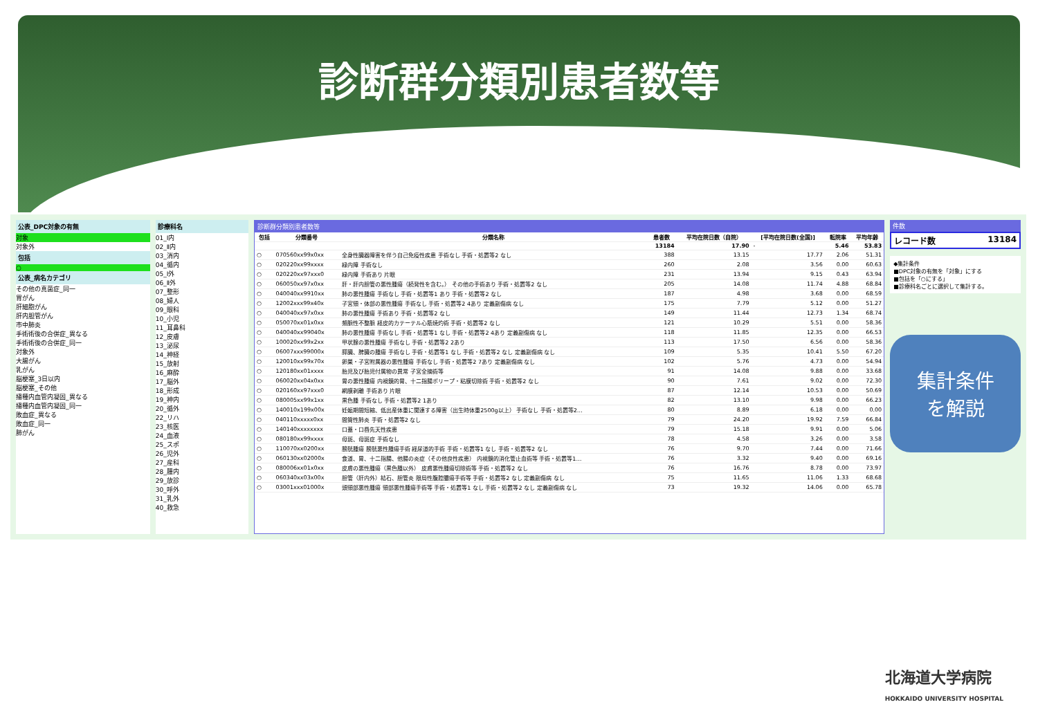診断群分類別患者数等
公表_DPC対象の有無
対象
対象外
包括
○
公表_病名カテゴリ
その他の真菌症_同一
胃がん
肝細胞がん
肝内胆管がん
市中肺炎
手術術後の合併症_異なる
手術術後の合併症_同一
対象外
大腸がん
乳がん
脳梗塞_3日以内
脳梗塞_その他
播種内血管内凝固_異なる
播種内血管内凝固_同一
敗血症_異なる
敗血症_同一
肺がん
診療科名
01_Ⅰ内
02_Ⅱ内
03_消内
04_循内
05_Ⅰ外
06_Ⅱ外
07_整形
08_婦人
09_眼科
10_小児
11_耳鼻科
12_皮膚
13_泌尿
14_神経
15_放射
16_麻酔
17_脳外
18_形成
19_神内
20_循外
22_リハ
23_核医
24_血液
25_スポ
26_児外
27_産科
28_腫内
29_放診
30_呼外
31_乳外
40_救急
診断群分類別患者数等
| 包括 | 分類番号 | 分類名称 | 患者数 | 平均在院日数（自院） | [平均在院日数(全国)] | 転院率 | 平均年齢 |
| --- | --- | --- | --- | --- | --- | --- | --- |
| | | | 13184 | 17.90 | - | 5.46 | 53.83 |
| ○ | 070560xx99x0xx | 全身性臓器障害を伴う自己免疫性疾患 手術なし 手術・処置等2 なし | 388 | 13.15 | 17.77 | 2.06 | 51.31 |
| ○ | 020220xx99xxxx | 緑内障 手術なし | 260 | 2.08 | 3.56 | 0.00 | 60.63 |
| ○ | 020220xx97xxx0 | 緑内障 手術あり 片眼 | 231 | 13.94 | 9.15 | 0.43 | 63.94 |
| ○ | 060050xx97x0xx | 肝・肝内胆管の悪性腫瘍（続発性を含む。） その他の手術あり 手術・処置等2 なし | 205 | 14.08 | 11.74 | 4.88 | 68.84 |
| ○ | 040040xx9910xx | 肺の悪性腫瘍 手術なし 手術・処置等1 あり 手術・処置等2 なし | 187 | 4.98 | 3.68 | 0.00 | 68.59 |
| ○ | 12002xxx99x40x | 子宮頸・体部の悪性腫瘍 手術なし 手術・処置等2 4あり 定義副傷病 なし | 175 | 7.79 | 5.12 | 0.00 | 51.27 |
| ○ | 040040xx97x0xx | 肺の悪性腫瘍 手術あり 手術・処置等2 なし | 149 | 11.44 | 12.73 | 1.34 | 68.74 |
| ○ | 050070xx01x0xx | 頻脈性不整脈 経皮的カテーテル心筋焼灼術 手術・処置等2 なし | 121 | 10.29 | 5.51 | 0.00 | 58.36 |
| ○ | 040040xx99040x | 肺の悪性腫瘍 手術なし 手術・処置等1 なし 手術・処置等2 4あり 定義副傷病 なし | 118 | 11.85 | 12.35 | 0.00 | 66.53 |
| ○ | 100020xx99x2xx | 甲状腺の悪性腫瘍 手術なし 手術・処置等2 2あり | 113 | 17.50 | 6.56 | 0.00 | 58.36 |
| ○ | 06007xxx99000x | 膵臓、脾臓の腫瘍 手術なし 手術・処置等1 なし 手術・処置等2 なし 定義副傷病 なし | 109 | 5.35 | 10.41 | 5.50 | 67.20 |
| ○ | 120010xx99x70x | 卵巣・子宮附属器の悪性腫瘍 手術なし 手術・処置等2 7あり 定義副傷病 なし | 102 | 5.76 | 4.73 | 0.00 | 54.94 |
| ○ | 120180xx01xxxx | 胎児及び胎児付属物の異常 子宮全摘術等 | 91 | 14.08 | 9.88 | 0.00 | 33.68 |
| ○ | 060020xx04x0xx | 胃の悪性腫瘍 内視鏡的胃、十二指腸ポリープ・粘膜切除術 手術・処置等2 なし | 90 | 7.61 | 9.02 | 0.00 | 72.30 |
| ○ | 020160xx97xxx0 | 網膜剥離 手術あり 片眼 | 87 | 12.14 | 10.53 | 0.00 | 50.69 |
| ○ | 080005xx99x1xx | 黒色腫 手術なし 手術・処置等2 1あり | 82 | 13.10 | 9.98 | 0.00 | 66.23 |
| ○ | 140010x199x00x | 妊娠期間短縮、低出産体重に関連する障害（出生時体重2500g以上） 手術なし 手術・処置等2… | 80 | 8.89 | 6.18 | 0.00 | 0.00 |
| ○ | 040110xxxxx0xx | 間質性肺炎 手術・処置等2 なし | 79 | 24.20 | 19.92 | 7.59 | 66.84 |
| ○ | 140140xxxxxxxx | 口蓋・口唇先天性疾患 | 79 | 15.18 | 9.91 | 0.00 | 5.06 |
| ○ | 080180xx99xxxx | 母斑、母斑症 手術なし | 78 | 4.58 | 3.26 | 0.00 | 3.58 |
| ○ | 110070xx0200xx | 膀胱腫瘍 膀胱悪性腫瘍手術 経尿道的手術 手術・処置等1 なし 手術・処置等2 なし | 76 | 9.70 | 7.44 | 0.00 | 71.66 |
| ○ | 060130xx02000x | 食道、胃、十二指腸、他腸の炎症（その他良性疾患） 内視鏡的消化管止血術等 手術・処置等1… | 76 | 3.32 | 9.40 | 0.00 | 69.16 |
| ○ | 080006xx01x0xx | 皮膚の悪性腫瘍（黒色腫以外） 皮膚悪性腫瘍切除術等 手術・処置等2 なし | 76 | 16.76 | 8.78 | 0.00 | 73.97 |
| ○ | 060340xx03x00x | 胆管（肝内外）結石、胆管炎 限局性腹腔膿瘍手術等 手術・処置等2 なし 定義副傷病 なし | 75 | 11.65 | 11.06 | 1.33 | 68.68 |
| ○ | 03001xxx01000x | 頭頸部悪性腫瘍 頸部悪性腫瘍手術等 手術・処置等1 なし 手術・処置等2 なし 定義副傷病 なし | 73 | 19.32 | 14.06 | 0.00 | 65.78 |
件数
レコード数 13184
◆集計条件
■DPC対象の有無を「対象」にする
■包括を「○にする」
■診療科名ごとに選択して集計する。
集計条件
を解説
北海道大学病院
HOKKAIDO UNIVERSITY HOSPITAL